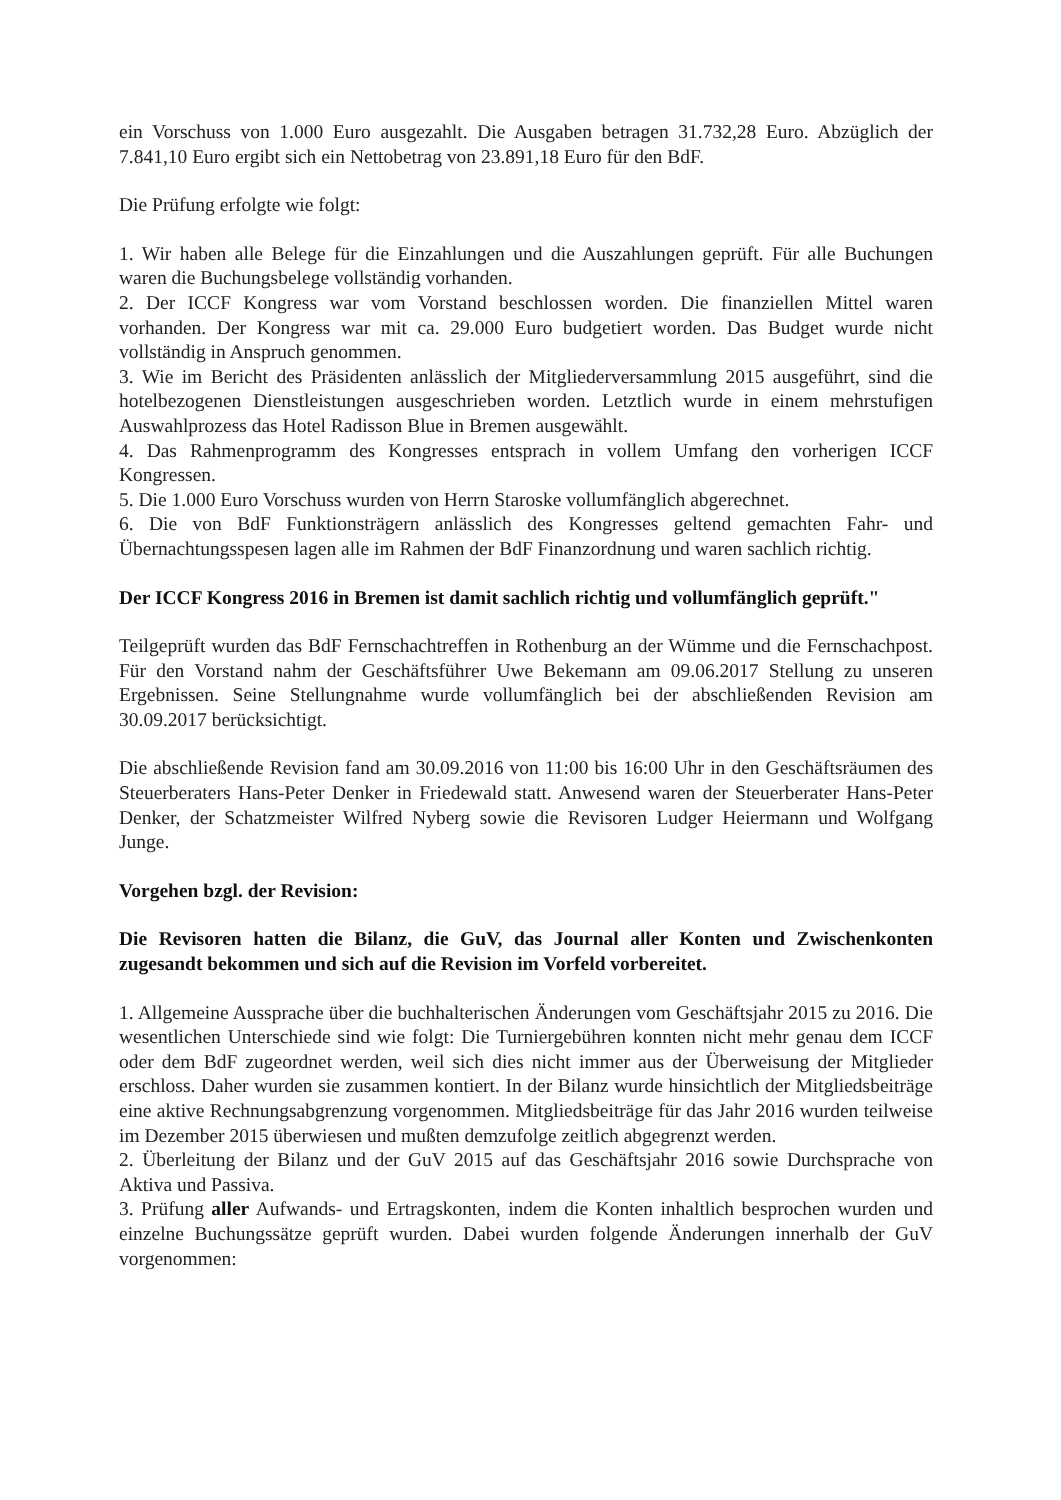ein Vorschuss von 1.000 Euro ausgezahlt. Die Ausgaben betragen 31.732,28 Euro. Abzüglich der 7.841,10 Euro ergibt sich ein Nettobetrag von 23.891,18 Euro für den BdF.
Die Prüfung erfolgte wie folgt:
1. Wir haben alle Belege für die Einzahlungen und die Auszahlungen geprüft. Für alle Buchungen waren die Buchungsbelege vollständig vorhanden.
2. Der ICCF Kongress war vom Vorstand beschlossen worden. Die finanziellen Mittel waren vorhanden. Der Kongress war mit ca. 29.000 Euro budgetiert worden. Das Budget wurde nicht vollständig in Anspruch genommen.
3. Wie im Bericht des Präsidenten anlässlich der Mitgliederversammlung 2015 ausgeführt, sind die hotelbezogenen Dienstleistungen ausgeschrieben worden. Letztlich wurde in einem mehrstufigen Auswahlprozess das Hotel Radisson Blue in Bremen ausgewählt.
4. Das Rahmenprogramm des Kongresses entsprach in vollem Umfang den vorherigen ICCF Kongressen.
5. Die 1.000 Euro Vorschuss wurden von Herrn Staroske vollumfänglich abgerechnet.
6. Die von BdF Funktionsträgern anlässlich des Kongresses geltend gemachten Fahr- und Übernachtungsspesen lagen alle im Rahmen der BdF Finanzordnung und waren sachlich richtig.
Der ICCF Kongress 2016 in Bremen ist damit sachlich richtig und vollumfänglich geprüft."
Teilgeprüft wurden das BdF Fernschachtreffen in Rothenburg an der Wümme und die Fernschachpost. Für den Vorstand nahm der Geschäftsführer Uwe Bekemann am 09.06.2017 Stellung zu unseren Ergebnissen. Seine Stellungnahme wurde vollumfänglich bei der abschließenden Revision am 30.09.2017 berücksichtigt.
Die abschließende Revision fand am 30.09.2016 von 11:00 bis 16:00 Uhr in den Geschäftsräumen des Steuerberaters Hans-Peter Denker in Friedewald statt. Anwesend waren der Steuerberater Hans-Peter Denker, der Schatzmeister Wilfred Nyberg sowie die Revisoren Ludger Heiermann und Wolfgang Junge.
Vorgehen bzgl. der Revision:
Die Revisoren hatten die Bilanz, die GuV, das Journal aller Konten und Zwischenkonten zugesandt bekommen und sich auf die Revision im Vorfeld vorbereitet.
1. Allgemeine Aussprache über die buchhalterischen Änderungen vom Geschäftsjahr 2015 zu 2016. Die wesentlichen Unterschiede sind wie folgt: Die Turniergebühren konnten nicht mehr genau dem ICCF oder dem BdF zugeordnet werden, weil sich dies nicht immer aus der Überweisung der Mitglieder erschloss. Daher wurden sie zusammen kontiert. In der Bilanz wurde hinsichtlich der Mitgliedsbeiträge eine aktive Rechnungsabgrenzung vorgenommen. Mitgliedsbeiträge für das Jahr 2016 wurden teilweise im Dezember 2015 überwiesen und mußten demzufolge zeitlich abgegrenzt werden.
2. Überleitung der Bilanz und der GuV 2015 auf das Geschäftsjahr 2016 sowie Durchsprache von Aktiva und Passiva.
3. Prüfung aller Aufwands- und Ertragskonten, indem die Konten inhaltlich besprochen wurden und einzelne Buchungssätze geprüft wurden. Dabei wurden folgende Änderungen innerhalb der GuV vorgenommen: